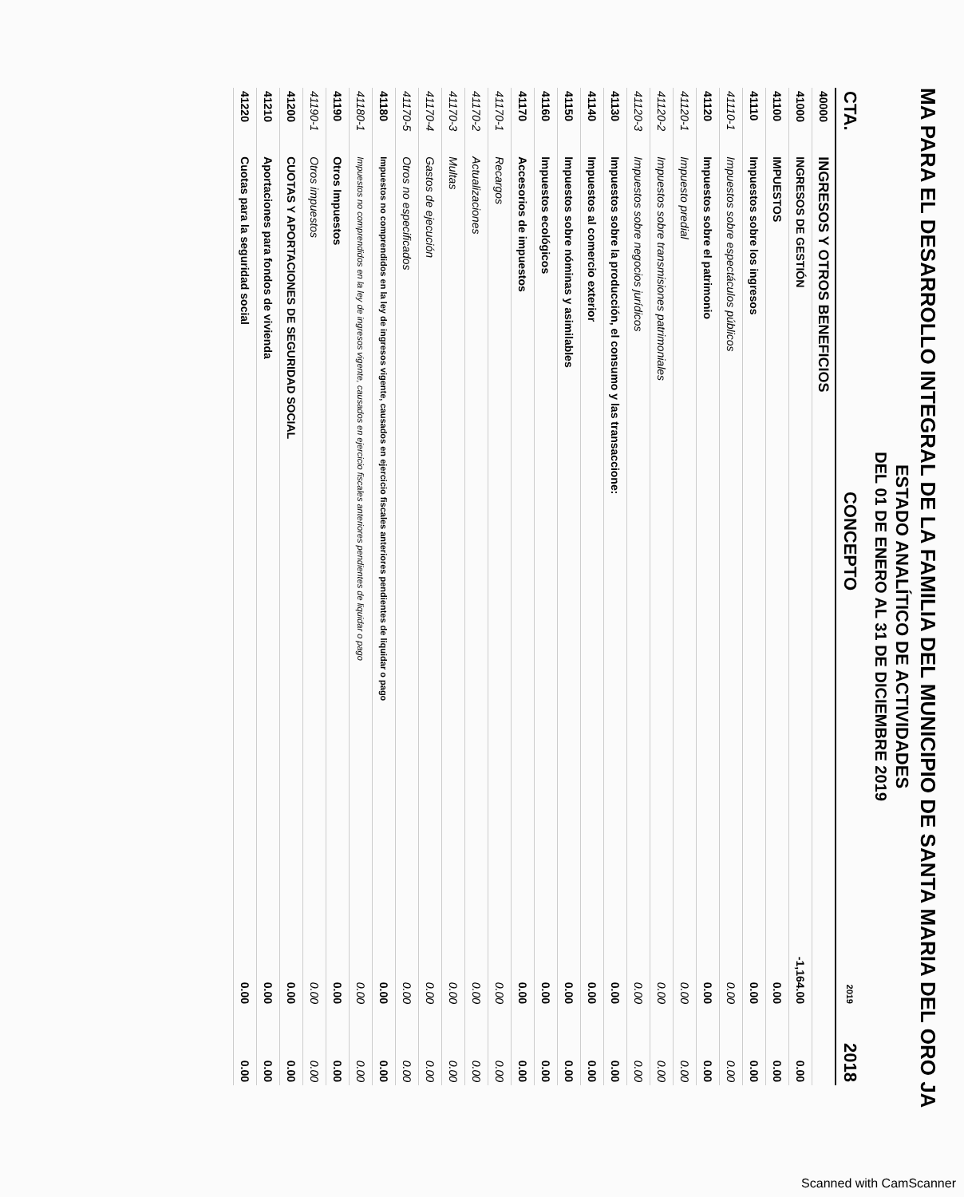MA PARA EL DESARROLLO INTEGRAL DE LA FAMILIA DEL MUNICIPIO DE SANTA MARIA DEL ORO JA
ESTADO ANALÍTICO DE ACTIVIDADES
DEL 01 DE ENERO AL 31 DE DICIEMBRE 2019
| CTA. | CONCEPTO | 2019 | 2018 |
| --- | --- | --- | --- |
| 40000 | INGRESOS Y OTROS BENEFICIOS | | |
| 41000 | INGRESOS DE GESTIÓN | -1,164.00 | 0.00 |
| 41100 | IMPUESTOS | 0.00 | 0.00 |
| 41110 | Impuestos sobre los ingresos | 0.00 | 0.00 |
| 41110-1 | Impuestos sobre espectáculos públicos | 0.00 | 0.00 |
| 41120 | Impuestos sobre el patrimonio | 0.00 | 0.00 |
| 41120-1 | Impuesto predial | 0.00 | 0.00 |
| 41120-2 | Impuestos sobre transmisiones patrimoniales | 0.00 | 0.00 |
| 41120-3 | Impuestos sobre negocios jurídicos | 0.00 | 0.00 |
| 41130 | Impuestos sobre la producción, el consumo y las transaccione: | 0.00 | 0.00 |
| 41140 | Impuestos al comercio exterior | 0.00 | 0.00 |
| 41150 | Impuestos sobre nóminas y asimilables | 0.00 | 0.00 |
| 41160 | Impuestos ecológicos | 0.00 | 0.00 |
| 41170 | Accesorios de impuestos | 0.00 | 0.00 |
| 41170-1 | Recargos | 0.00 | 0.00 |
| 41170-2 | Actualizaciones | 0.00 | 0.00 |
| 41170-3 | Multas | 0.00 | 0.00 |
| 41170-4 | Gastos de ejecución | 0.00 | 0.00 |
| 41170-5 | Otros no especificados | 0.00 | 0.00 |
| 41180 | Impuestos no comprendidos en la ley de ingresos vigente, causados en ejercicio fiscales anteriores pendientes de liquidar o pago | 0.00 | 0.00 |
| 41180-1 | Impuestos no comprendidos en la ley de ingresos vigente, causados en ejercicio fiscales anteriores pendientes de liquidar o pago | 0.00 | 0.00 |
| 41190 | Otros Impuestos | 0.00 | 0.00 |
| 41190-1 | Otros impuestos | 0.00 | 0.00 |
| 41200 | CUOTAS Y APORTACIONES DE SEGURIDAD SOCIAL | 0.00 | 0.00 |
| 41210 | Aportaciones para fondos de vivienda | 0.00 | 0.00 |
| 41220 | Cuotas para la seguridad social | 0.00 | 0.00 |
Scanned with CamScanner